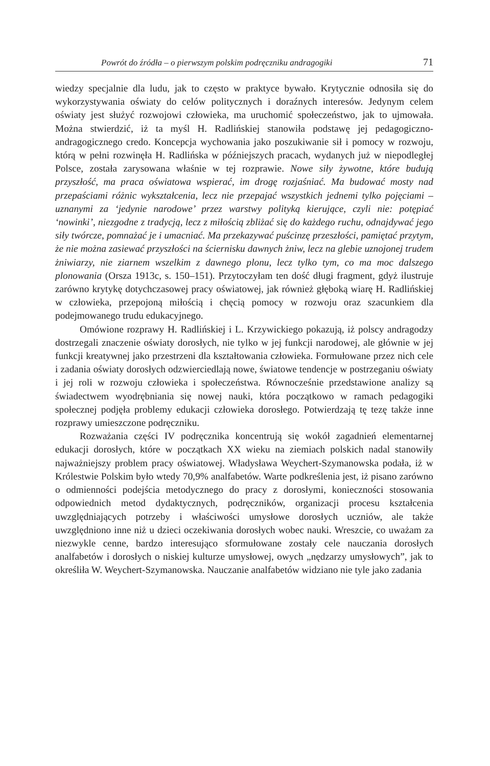Powrót do źródła – o pierwszym polskim podręczniku andragogiki 71
wiedzy specjalnie dla ludu, jak to często w praktyce bywało. Krytycznie odnosiła się do wykorzystywania oświaty do celów politycznych i doraźnych interesów. Jedynym celem oświaty jest służyć rozwojowi człowieka, ma uruchomić społeczeństwo, jak to ujmowała. Można stwierdzić, iż ta myśl H. Radlińskiej stanowiła podstawę jej pedagogiczno-andragogicznego credo. Koncepcja wychowania jako poszukiwanie sił i pomocy w rozwoju, którą w pełni rozwinęła H. Radlińska w późniejszych pracach, wydanych już w niepodległej Polsce, została zarysowana właśnie w tej rozprawie. Nowe siły żywotne, które budują przyszłość, ma praca oświatowa wspierać, im drogę rozjaśniać. Ma budować mosty nad przepaściami różnic wykształcenia, lecz nie przepajać wszystkich jednemi tylko pojęciami – uznanymi za ‘jedynie narodowe’ przez warstwy polityką kierujące, czyli nie: potępiać ‘nowinki’, niezgodne z tradycją, lecz z miłością zbliżać się do każdego ruchu, odnajdywać jego siły twórcze, pomnażać je i umacniać. Ma przekazywać puścinzę przeszłości, pamiętać przytym, że nie można zasiewać przyszłości na ściernisku dawnych żniw, lecz na glebie uznojonej trudem żniwiarzy, nie ziarnem wszelkim z dawnego plonu, lecz tylko tym, co ma moc dalszego plonowania (Orsza 1913c, s. 150–151). Przytoczyłam ten dość długi fragment, gdyż ilustruje zarówno krytykę dotychczasowej pracy oświatowej, jak również głęboką wiarę H. Radlińskiej w człowieka, przepojoną miłością i chęcią pomocy w rozwoju oraz szacunkiem dla podejmowanego trudu edukacyjnego.
Omówione rozprawy H. Radlińskiej i L. Krzywickiego pokazują, iż polscy andragodzy dostrzegali znaczenie oświaty dorosłych, nie tylko w jej funkcji narodowej, ale głównie w jej funkcji kreatywnej jako przestrzeni dla kształtowania człowieka. Formułowane przez nich cele i zadania oświaty dorosłych odzwierciedlają nowe, światowe tendencje w postrzeganiu oświaty i jej roli w rozwoju człowieka i społeczeństwa. Równocześnie przedstawione analizy są świadectwem wyodrębniania się nowej nauki, która początkowo w ramach pedagogiki społecznej podjęła problemy edukacji człowieka dorosłego. Potwierdzają tę tezę także inne rozprawy umieszczone podręczniku.
Rozważania części IV podręcznika koncentrują się wokół zagadnień elementarnej edukacji dorosłych, które w początkach XX wieku na ziemiach polskich nadal stanowiły najważniejszy problem pracy oświatowej. Władysława Weychert-Szymanowska podała, iż w Królestwie Polskim było wtedy 70,9% analfabetów. Warte podkreślenia jest, iż pisano zarówno o odmienności podejścia metodycznego do pracy z dorosłymi, konieczności stosowania odpowiednich metod dydaktycznych, podręczników, organizacji procesu kształcenia uwzględniających potrzeby i właściwości umysłowe dorosłych uczniów, ale także uwzględniono inne niż u dzieci oczekiwania dorosłych wobec nauki. Wreszcie, co uważam za niezwykle cenne, bardzo interesująco sformułowane zostały cele nauczania dorosłych analfabetów i dorosłych o niskiej kulturze umysłowej, owych „nędzarzy umysłowych”, jak to określiła W. Weychert-Szymanowska. Nauczanie analfabetów widziano nie tyle jako zadania